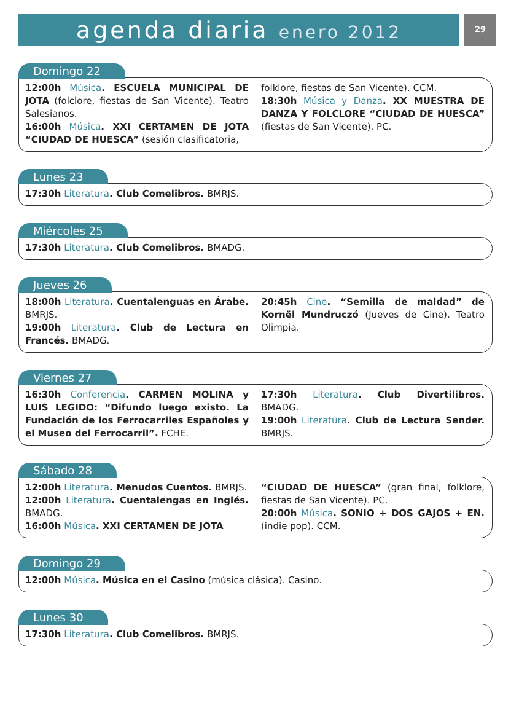agenda diaria enero 2012
29
Domingo 22
12:00h Música. ESCUELA MUNICIPAL DE JOTA (folclore, fiestas de San Vicente). Teatro Salesianos.
16:00h Música. XXI CERTAMEN DE JOTA “CIUDAD DE HUESCA” (sesión clasificatoria,
folklore, fiestas de San Vicente). CCM.
18:30h Música y Danza. XX MUESTRA DE DANZA Y FOLCLORE “CIUDAD DE HUESCA” (fiestas de San Vicente). PC.
Lunes 23
17:30h Literatura. Club Comelibros. BMRJS.
Miércoles 25
17:30h Literatura. Club Comelibros. BMADG.
Jueves 26
18:00h Literatura. Cuentalenguas en Árabe. BMRJS.
19:00h Literatura. Club de Lectura en Francés. BMADG.
20:45h Cine. “Semilla de maldad” de Kornël Mundruczó (Jueves de Cine). Teatro Olimpia.
Viernes 27
16:30h Conferencia. CARMEN MOLINA y LUIS LEGIDO: “Difundo luego existo. La Fundación de los Ferrocarriles Españoles y el Museo del Ferrocarril”. FCHE.
17:30h Literatura. Club Divertilibros. BMADG.
19:00h Literatura. Club de Lectura Sender. BMRJS.
Sábado 28
12:00h Literatura. Menudos Cuentos. BMRJS.
12:00h Literatura. Cuentalengas en Inglés. BMADG.
16:00h Música. XXI CERTAMEN DE JOTA
“CIUDAD DE HUESCA” (gran final, folklore, fiestas de San Vicente). PC.
20:00h Música. SONIO + DOS GAJOS + EN. (indie pop). CCM.
Domingo 29
12:00h Música. Música en el Casino (música clásica). Casino.
Lunes 30
17:30h Literatura. Club Comelibros. BMRJS.